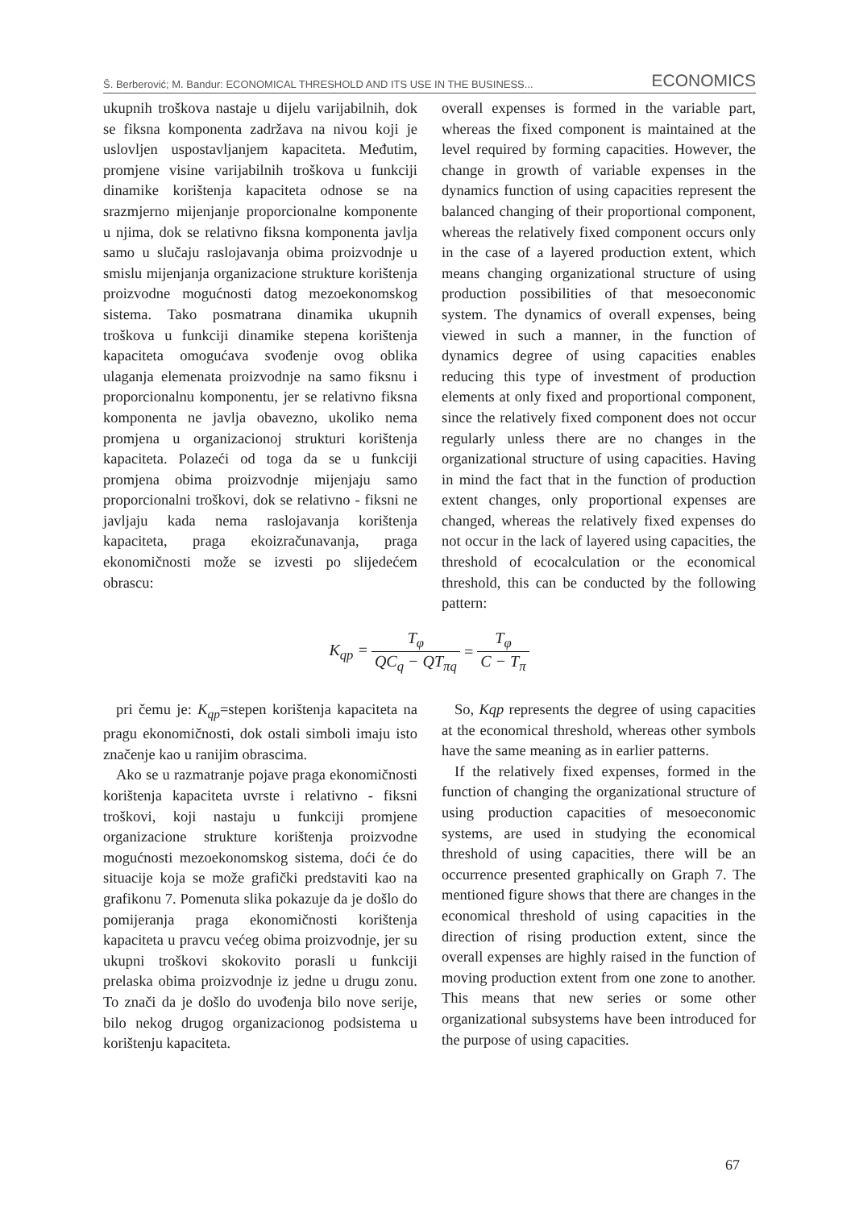Š. Berberović; M. Bandur: ECONOMICAL THRESHOLD AND ITS USE IN THE BUSINESS... ECONOMICS
ukupnih troškova nastaje u dijelu varijabilnih, dok se fiksna komponenta zadržava na nivou koji je uslovljen uspostavljanjem kapaciteta. Međutim, promjene visine varijabilnih troškova u funkciji dinamike korištenja kapaciteta odnose se na srazmjerno mijenjanje proporcionalne komponente u njima, dok se relativno fiksna komponenta javlja samo u slučaju raslojavanja obima proizvodnje u smislu mijenjanja organizacione strukture korištenja proizvodne mogućnosti datog mezoekonomskog sistema. Tako posmatrana dinamika ukupnih troškova u funkciji dinamike stepena korištenja kapaciteta omogućava svođenje ovog oblika ulaganja elemenata proizvodnje na samo fiksnu i proporcionalnu komponentu, jer se relativno fiksna komponenta ne javlja obavezno, ukoliko nema promjena u organizacionoj strukturi korištenja kapaciteta. Polazeći od toga da se u funkciji promjena obima proizvodnje mijenjaju samo proporcionalni troškovi, dok se relativno - fiksni ne javljaju kada nema raslojavanja korištenja kapaciteta, praga ekoizračunavanja, praga ekonomičnosti može se izvesti po slijedećem obrascu:
overall expenses is formed in the variable part, whereas the fixed component is maintained at the level required by forming capacities. However, the change in growth of variable expenses in the dynamics function of using capacities represent the balanced changing of their proportional component, whereas the relatively fixed component occurs only in the case of a layered production extent, which means changing organizational structure of using production possibilities of that mesoeconomic system. The dynamics of overall expenses, being viewed in such a manner, in the function of dynamics degree of using capacities enables reducing this type of investment of production elements at only fixed and proportional component, since the relatively fixed component does not occur regularly unless there are no changes in the organizational structure of using capacities. Having in mind the fact that in the function of production extent changes, only proportional expenses are changed, whereas the relatively fixed expenses do not occur in the lack of layered using capacities, the threshold of ecocalculation or the economical threshold, this can be conducted by the following pattern:
| K<sub>qp</sub> = | T<sub>φ</sub> | = | T<sub>φ</sub> |
| | QC<sub>q</sub> − QT<sub>πq</sub> | | C − T<sub>π</sub> |
pri čemu je: K<sub>qp</sub>=stepen korištenja kapaciteta na pragu ekonomičnosti, dok ostali simboli imaju isto značenje kao u ranijim obrascima.
Ako se u razmatranje pojave praga ekonomičnosti korištenja kapaciteta uvrste i relativno - fiksni troškovi, koji nastaju u funkciji promjene organizacione strukture korištenja proizvodne mogućnosti mezoekonomskog sistema, doći će do situacije koja se može grafički predstaviti kao na grafikonu 7. Pomenuta slika pokazuje da je došlo do pomijeranja praga ekonomičnosti korištenja kapaciteta u pravcu većeg obima proizvodnje, jer su ukupni troškovi skokovito porasli u funkciji prelaska obima proizvodnje iz jedne u drugu zonu. To znači da je došlo do uvođenja bilo nove serije, bilo nekog drugog organizacionog podsistema u korištenju kapaciteta.
So, Kqp represents the degree of using capacities at the economical threshold, whereas other symbols have the same meaning as in earlier patterns.
If the relatively fixed expenses, formed in the function of changing the organizational structure of using production capacities of mesoeconomic systems, are used in studying the economical threshold of using capacities, there will be an occurrence presented graphically on Graph 7. The mentioned figure shows that there are changes in the economical threshold of using capacities in the direction of rising production extent, since the overall expenses are highly raised in the function of moving production extent from one zone to another. This means that new series or some other organizational subsystems have been introduced for the purpose of using capacities.
67